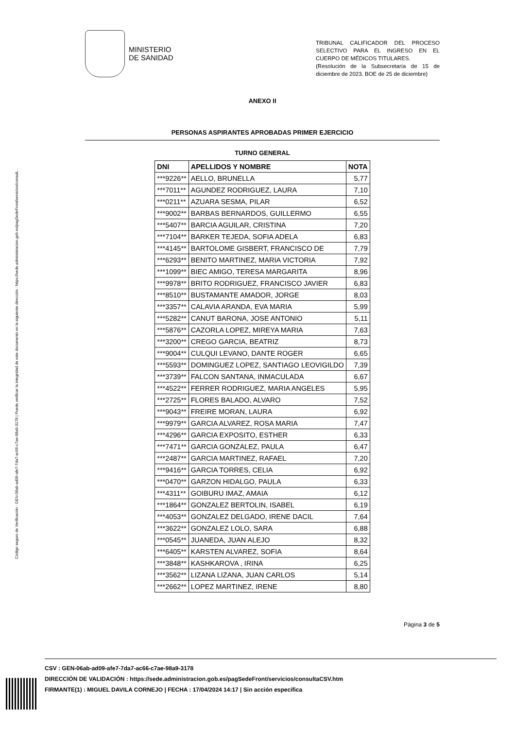Código seguro de Verificación : GEN-06ab-ad09-afe7-7da7-ac66-c7ae-98a9-3178 | Puede verificar la integridad de este documento en la siguiente dirección : https://sede.administracion.gob.es/pagSedeFront/servicios/consult...
MINISTERIO
DE SANIDAD
TRIBUNAL CALIFICADOR DEL PROCESO SELECTIVO PARA EL INGRESO EN EL CUERPO DE MÉDICOS TITULARES.
(Resolución de la Subsecretaría de 15 de diciembre de 2023. BOE de 25 de diciembre)
ANEXO II
PERSONAS ASPIRANTES APROBADAS PRIMER EJERCICIO
TURNO GENERAL
| DNI | APELLIDOS Y NOMBRE | NOTA |
| --- | --- | --- |
| ***9226** | AELLO, BRUNELLA | 5,77 |
| ***7011** | AGUNDEZ RODRIGUEZ, LAURA | 7,10 |
| ***0211** | AZUARA SESMA, PILAR | 6,52 |
| ***9002** | BARBAS BERNARDOS, GUILLERMO | 6,55 |
| ***5407** | BARCIA AGUILAR, CRISTINA | 7,20 |
| ***7104** | BARKER TEJEDA, SOFIA ADELA | 6,83 |
| ***4145** | BARTOLOME GISBERT, FRANCISCO DE | 7,79 |
| ***6293** | BENITO MARTINEZ, MARIA VICTORIA | 7,92 |
| ***1099** | BIEC AMIGO, TERESA MARGARITA | 8,96 |
| ***9978** | BRITO RODRIGUEZ, FRANCISCO JAVIER | 6,83 |
| ***8510** | BUSTAMANTE AMADOR, JORGE | 8,03 |
| ***3357** | CALAVIA ARANDA, EVA MARIA | 5,99 |
| ***5282** | CANUT BARONA, JOSE ANTONIO | 5,11 |
| ***5876** | CAZORLA LOPEZ, MIREYA MARIA | 7,63 |
| ***3200** | CREGO GARCIA, BEATRIZ | 8,73 |
| ***9004** | CULQUI LEVANO, DANTE ROGER | 6,65 |
| ***5593** | DOMINGUEZ LOPEZ, SANTIAGO LEOVIGILDO | 7,39 |
| ***3739** | FALCON SANTANA, INMACULADA | 6,67 |
| ***4522** | FERRER RODRIGUEZ, MARIA ANGELES | 5,95 |
| ***2725** | FLORES BALADO, ALVARO | 7,52 |
| ***9043** | FREIRE MORAN, LAURA | 6,92 |
| ***9979** | GARCIA ALVAREZ, ROSA MARIA | 7,47 |
| ***4296** | GARCIA EXPOSITO, ESTHER | 6,33 |
| ***7471** | GARCIA GONZALEZ, PAULA | 6,47 |
| ***2487** | GARCIA MARTINEZ, RAFAEL | 7,20 |
| ***9416** | GARCIA TORRES, CELIA | 6,92 |
| ***0470** | GARZON HIDALGO, PAULA | 6,33 |
| ***4311** | GOIBURU IMAZ, AMAIA | 6,12 |
| ***1864** | GONZALEZ BERTOLIN, ISABEL | 6,19 |
| ***4053** | GONZALEZ DELGADO, IRENE DACIL | 7,64 |
| ***3622** | GONZALEZ LOLO, SARA | 6,88 |
| ***0545** | JUANEDA, JUAN ALEJO | 8,32 |
| ***6405** | KARSTEN ALVAREZ, SOFIA | 8,64 |
| ***3848** | KASHKAROVA , IRINA | 6,25 |
| ***3562** | LIZANA LIZANA, JUAN CARLOS | 5,14 |
| ***2662** | LOPEZ MARTINEZ, IRENE | 8,80 |
Página 3 de 5
CSV : GEN-06ab-ad09-afe7-7da7-ac66-c7ae-98a9-3178
DIRECCIÓN DE VALIDACIÓN : https://sede.administracion.gob.es/pagSedeFront/servicios/consultaCSV.htm
FIRMANTE(1) : MIGUEL DAVILA CORNEJO | FECHA : 17/04/2024 14:17 | Sin acción específica